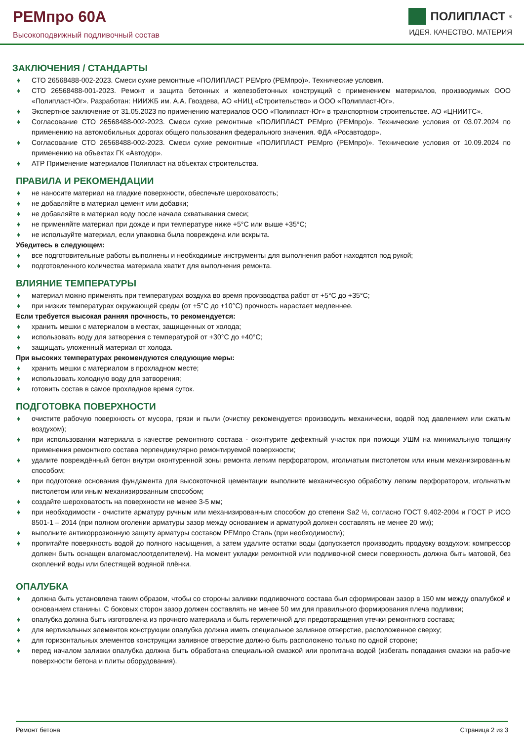РЕМпро 60А
Высокоподвижный подливочный состав
ПОЛИПЛАСТ<sup>®</sup>
ИДЕЯ. КАЧЕСТВО. МАТЕРИЯ
ЗАКЛЮЧЕНИЯ / СТАНДАРТЫ
♦ СТО 26568488-002-2023. Смеси сухие ремонтные «ПОЛИПЛАСТ РЕМpro (РЕМпро)». Технические условия.
♦ СТО 26568488-001-2023. Ремонт и защита бетонных и железобетонных конструкций с применением материалов, производимых ООО «Полипласт-Юг». Разработан: НИИЖБ им. А.А. Гвоздева, АО «НИЦ «Строительство» и ООО «Полипласт-Юг».
♦ Экспертное заключение от 31.05.2023 по применению материалов ООО «Полипласт-Юг» в транспортном строительстве. АО «ЦНИИТС».
♦ Согласование СТО 26568488-002-2023. Смеси сухие ремонтные «ПОЛИПЛАСТ РЕМpro (РЕМпро)». Технические условия от 03.07.2024 по применению на автомобильных дорогах общего пользования федерального значения. ФДА «Росавтодор».
♦ Согласование СТО 26568488-002-2023. Смеси сухие ремонтные «ПОЛИПЛАСТ РЕМpro (РЕМпро)». Технические условия от 10.09.2024 по применению на объектах ГК «Автодор».
♦ АТР Применение материалов Полипласт на объектах строительства.
ПРАВИЛА И РЕКОМЕНДАЦИИ
♦ не наносите материал на гладкие поверхности, обеспечьте шероховатость;
♦ не добавляйте в материал цемент или добавки;
♦ не добавляйте в материал воду после начала схватывания смеси;
♦ не применяйте материал при дожде и при температуре ниже +5°С или выше +35°С;
♦ не используйте материал, если упаковка была повреждена или вскрыта.
Убедитесь в следующем:
♦ все подготовительные работы выполнены и необходимые инструменты для выполнения работ находятся под рукой;
♦ подготовленного количества материала хватит для выполнения ремонта.
ВЛИЯНИЕ ТЕМПЕРАТУРЫ
♦ материал можно применять при температурах воздуха во время производства работ от +5°С до +35°С;
♦ при низких температурах окружающей среды (от +5°С до +10°С) прочность нарастает медленнее.
Если требуется высокая ранняя прочность, то рекомендуется:
♦ хранить мешки с материалом в местах, защищенных от холода;
♦ использовать воду для затворения с температурой от +30°С до +40°С;
♦ защищать уложенный материал от холода.
При высоких температурах рекомендуются следующие меры:
♦ хранить мешки с материалом в прохладном месте;
♦ использовать холодную воду для затворения;
♦ готовить состав в самое прохладное время суток.
ПОДГОТОВКА ПОВЕРХНОСТИ
♦ очистите рабочую поверхность от мусора, грязи и пыли (очистку рекомендуется производить механически, водой под давлением или сжатым воздухом);
♦ при использовании материала в качестве ремонтного состава - оконтурите дефектный участок при помощи УШМ на минимальную толщину применения ремонтного состава перпендикулярно ремонтируемой поверхности;
♦ удалите повреждённый бетон внутри оконтуренной зоны ремонта легким перфоратором, игольчатым пистолетом или иным механизированным способом;
♦ при подготовке основания фундамента для высокоточной цементации выполните механическую обработку легким перфоратором, игольчатым пистолетом или иным механизированным способом;
♦ создайте шероховатость на поверхности не менее 3-5 мм;
♦ при необходимости - очистите арматуру ручным или механизированным способом до степени Sa2 ½, согласно ГОСТ 9.402-2004 и ГОСТ Р ИСО 8501-1 – 2014 (при полном оголении арматуры зазор между основанием и арматурой должен составлять не менее 20 мм);
♦ выполните антикоррозионную защиту арматуры составом РЕМпро Сталь (при необходимости);
♦ пропитайте поверхность водой до полного насыщения, а затем удалите остатки воды (допускается производить продувку воздухом; компрессор должен быть оснащен влагомаслоотделителем). На момент укладки ремонтной или подливочной смеси поверхность должна быть матовой, без скоплений воды или блестящей водяной плёнки.
ОПАЛУБКА
♦ должна быть установлена таким образом, чтобы со стороны заливки подливочного состава был сформирован зазор в 150 мм между опалубкой и основанием станины. С боковых сторон зазор должен составлять не менее 50 мм для правильного формирования плеча подливки;
♦ опалубка должна быть изготовлена из прочного материала и быть герметичной для предотвращения утечки ремонтного состава;
♦ для вертикальных элементов конструкции опалубка должна иметь специальное заливное отверстие, расположенное сверху;
♦ для горизонтальных элементов конструкции заливное отверстие должно быть расположено только по одной стороне;
♦ перед началом заливки опалубка должна быть обработана специальной смазкой или пропитана водой (избегать попадания смазки на рабочие поверхности бетона и плиты оборудования).
Ремонт бетона Страница 2 из 3